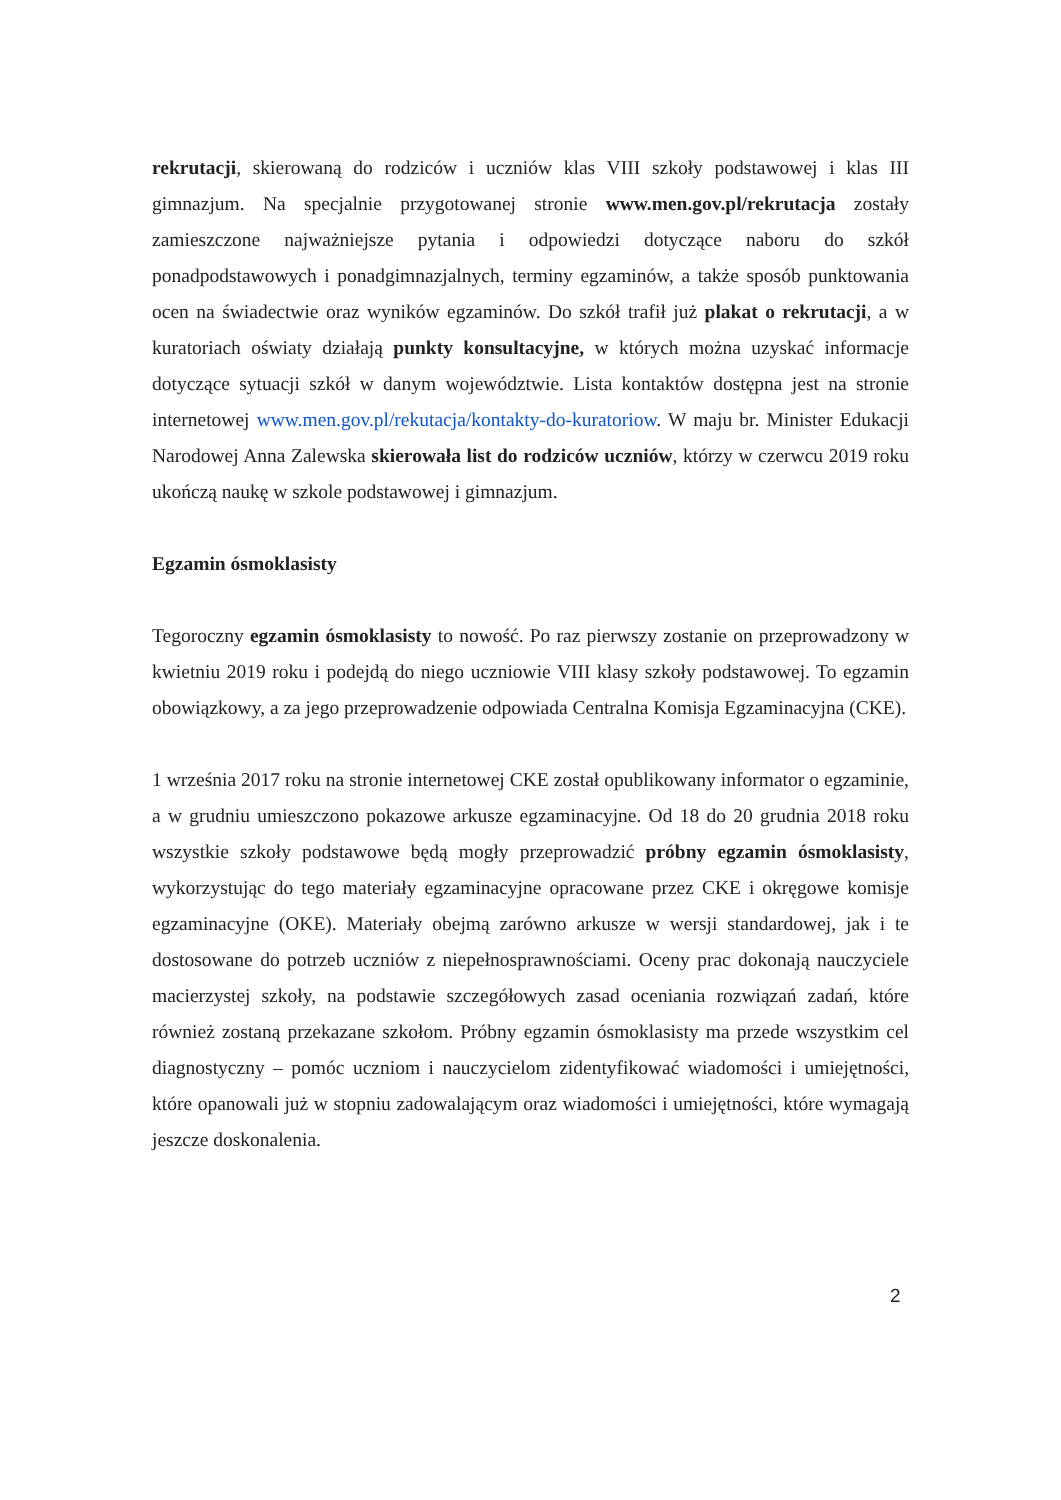rekrutacji, skierowaną do rodziców i uczniów klas VIII szkoły podstawowej i klas III gimnazjum. Na specjalnie przygotowanej stronie www.men.gov.pl/rekrutacja zostały zamieszczone najważniejsze pytania i odpowiedzi dotyczące naboru do szkół ponadpodstawowych i ponadgimnazjalnych, terminy egzaminów, a także sposób punktowania ocen na świadectwie oraz wyników egzaminów. Do szkół trafił już plakat o rekrutacji, a w kuratoriach oświaty działają punkty konsultacyjne, w których można uzyskać informacje dotyczące sytuacji szkół w danym województwie. Lista kontaktów dostępna jest na stronie internetowej www.men.gov.pl/rekutacja/kontakty-do-kuratoriow. W maju br. Minister Edukacji Narodowej Anna Zalewska skierowała list do rodziców uczniów, którzy w czerwcu 2019 roku ukończą naukę w szkole podstawowej i gimnazjum.
Egzamin ósmoklasisty
Tegoroczny egzamin ósmoklasisty to nowość. Po raz pierwszy zostanie on przeprowadzony w kwietniu 2019 roku i podejdą do niego uczniowie VIII klasy szkoły podstawowej. To egzamin obowiązkowy, a za jego przeprowadzenie odpowiada Centralna Komisja Egzaminacyjna (CKE).
1 września 2017 roku na stronie internetowej CKE został opublikowany informator o egzaminie, a w grudniu umieszczono pokazowe arkusze egzaminacyjne. Od 18 do 20 grudnia 2018 roku wszystkie szkoły podstawowe będą mogły przeprowadzić próbny egzamin ósmoklasisty, wykorzystując do tego materiały egzaminacyjne opracowane przez CKE i okręgowe komisje egzaminacyjne (OKE). Materiały obejmą zarówno arkusze w wersji standardowej, jak i te dostosowane do potrzeb uczniów z niepełnosprawnościami. Oceny prac dokonają nauczyciele macierzystej szkoły, na podstawie szczegółowych zasad oceniania rozwiązań zadań, które również zostaną przekazane szkołom. Próbny egzamin ósmoklasisty ma przede wszystkim cel diagnostyczny – pomóc uczniom i nauczycielom zidentyfikować wiadomości i umiejętności, które opanowali już w stopniu zadowalającym oraz wiadomości i umiejętności, które wymagają jeszcze doskonalenia.
2